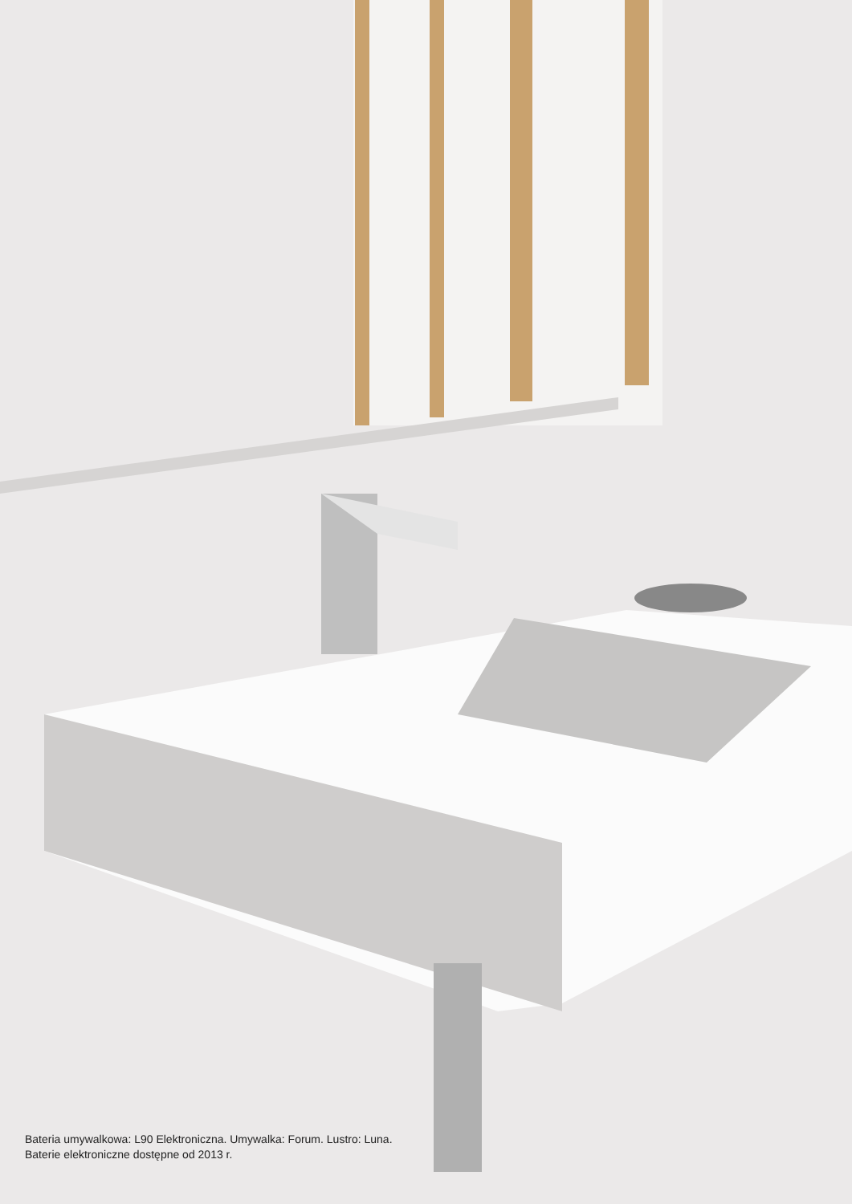Bateria umywalkowa: L90 Elektroniczna. Umywalka: Forum. Lustro: Luna.
Baterie elektroniczne dostępne od 2013 r.